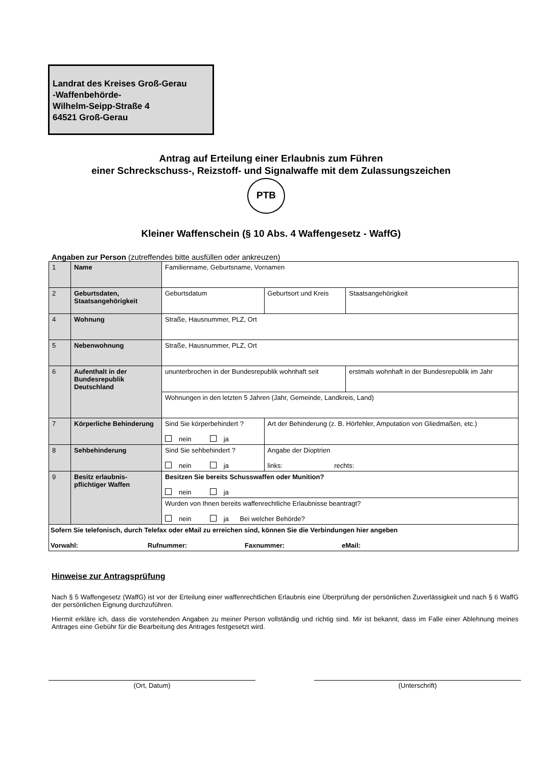Landrat des Kreises Groß-Gerau
-Waffenbehörde-
Wilhelm-Seipp-Straße 4
64521 Groß-Gerau
Antrag auf Erteilung einer Erlaubnis zum Führen
einer Schreckschuss-, Reizstoff- und Signalwaffe mit dem Zulassungszeichen
PTB
Kleiner Waffenschein (§ 10 Abs. 4 Waffengesetz - WaffG)
Angaben zur Person (zutreffendes bitte ausfüllen oder ankreuzen)
| 1 | Name | Familienname, Geburtsname, Vornamen | | | |
| 2 | Geburtsdaten, Staatsangehörigkeit | Geburtsdatum | | Geburtsort und Kreis | Staatsangehörigkeit |
| 4 | Wohnung | Straße, Hausnummer, PLZ, Ort | | | |
| 5 | Nebenwohnung | Straße, Hausnummer, PLZ, Ort | | | |
| 6 | Aufenthalt in der Bundesrepublik Deutschland | ununterbrochen in der Bundesrepublik wohnhaft seit | | | erstmals wohnhaft in der Bundesrepublik im Jahr |
| | | Wohnungen in den letzten 5 Jahren (Jahr, Gemeinde, Landkreis, Land) | | | |
| 7 | Körperliche Behinderung | Sind Sie körperbehindert ? nein ja | Art der Behinderung (z. B. Hörfehler, Amputation von Gliedmaßen, etc.) | | |
| 8 | Sehbehinderung | Sind Sie sehbehindert ? nein ja | Angabe der Dioptrien links: rechts: | | |
| 9 | Besitz erlaubnis-pflichtiger Waffen | Besitzen Sie bereits Schusswaffen oder Munition? nein ja | | | |
| | | Wurden von Ihnen bereits waffenrechtliche Erlaubnisse beantragt? nein ja Bei welcher Behörde? | | | |
| Sofern Sie telefonisch, durch Telefax oder eMail zu erreichen sind, können Sie die Verbindungen hier angeben Vorwahl: Rufnummer: Faxnummer: eMail: | | | | | |
Hinweise zur Antragsprüfung
Nach § 5 Waffengesetz (WaffG) ist vor der Erteilung einer waffenrechtlichen Erlaubnis eine Überprüfung der persönlichen Zuverlässigkeit und nach § 6 WaffG der persönlichen Eignung durchzuführen.
Hiermit erkläre ich, dass die vorstehenden Angaben zu meiner Person vollständig und richtig sind. Mir ist bekannt, dass im Falle einer Ablehnung meines Antrages eine Gebühr für die Bearbeitung des Antrages festgesetzt wird.
(Ort, Datum) (Unterschrift)